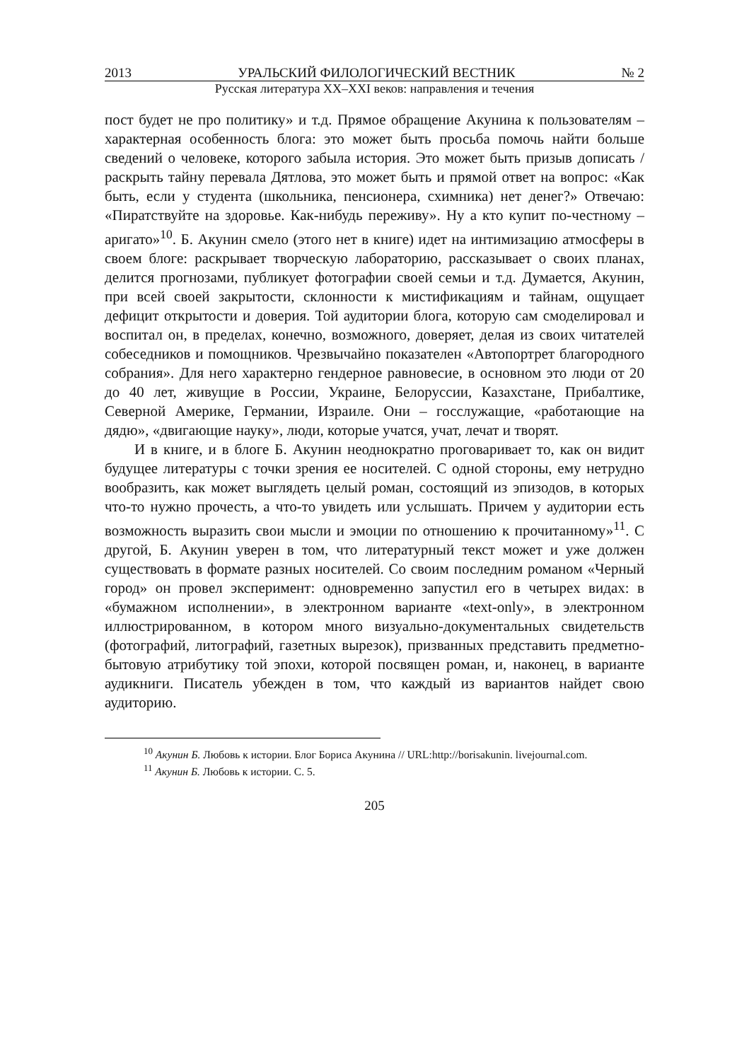2013 УРАЛЬСКИЙ ФИЛОЛОГИЧЕСКИЙ ВЕСТНИК № 2
Русская литература XX–XXI веков: направления и течения
пост будет не про политику» и т.д. Прямое обращение Акунина к пользователям – характерная особенность блога: это может быть просьба помочь найти больше сведений о человеке, которого забыла история. Это может быть призыв дописать / раскрыть тайну перевала Дятлова, это может быть и прямой ответ на вопрос: «Как быть, если у студента (школьника, пенсионера, схимника) нет денег?» Отвечаю: «Пиратствуйте на здоровье. Как-нибудь переживу». Ну а кто купит по-честному – аригато»<sup>10</sup>. Б. Акунин смело (этого нет в книге) идет на интимизацию атмосферы в своем блоге: раскрывает творческую лабораторию, рассказывает о своих планах, делится прогнозами, публикует фотографии своей семьи и т.д. Думается, Акунин, при всей своей закрытости, склонности к мистификациям и тайнам, ощущает дефицит открытости и доверия. Той аудитории блога, которую сам смоделировал и воспитал он, в пределах, конечно, возможного, доверяет, делая из своих читателей собеседников и помощников. Чрезвычайно показателен «Автопортрет благородного собрания». Для него характерно гендерное равновесие, в основном это люди от 20 до 40 лет, живущие в России, Украине, Белоруссии, Казахстане, Прибалтике, Северной Америке, Германии, Израиле. Они – госслужащие, «работающие на дядю», «двигающие науку», люди, которые учатся, учат, лечат и творят.
И в книге, и в блоге Б. Акунин неоднократно проговаривает то, как он видит будущее литературы с точки зрения ее носителей. С одной стороны, ему нетрудно вообразить, как может выглядеть целый роман, состоящий из эпизодов, в которых что-то нужно прочесть, а что-то увидеть или услышать. Причем у аудитории есть возможность выразить свои мысли и эмоции по отношению к прочитанному»<sup>11</sup>. С другой, Б. Акунин уверен в том, что литературный текст может и уже должен существовать в формате разных носителей. Со своим последним романом «Черный город» он провел эксперимент: одновременно запустил его в четырех видах: в «бумажном исполнении», в электронном варианте «text-only», в электронном иллюстрированном, в котором много визуально-документальных свидетельств (фотографий, литографий, газетных вырезок), призванных представить предметно-бытовую атрибутику той эпохи, которой посвящен роман, и, наконец, в варианте аудикниги. Писатель убежден в том, что каждый из вариантов найдет свою аудиторию.
<sup>10</sup> Акунин Б. Любовь к истории. Блог Бориса Акунина // URL:http://borisakunin. livejournal.com.
<sup>11</sup> Акунин Б. Любовь к истории. С. 5.
205